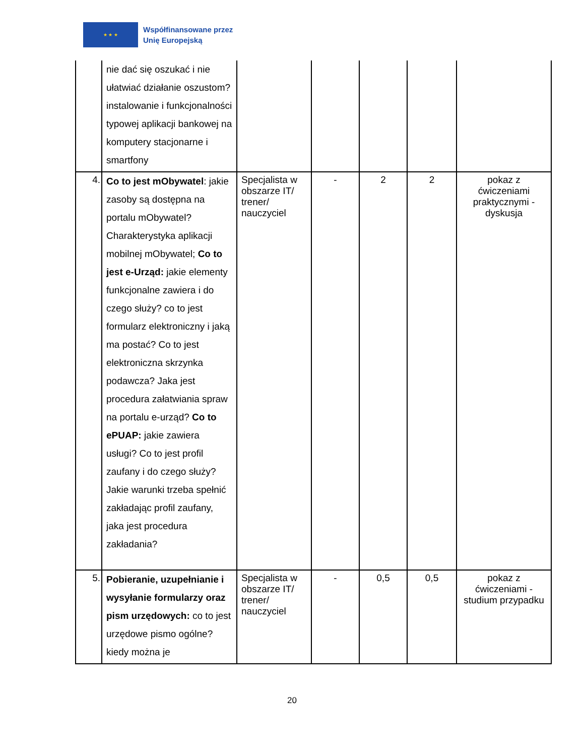★ ★ ★
Współfinansowane przez
Unię Europejską
| | nie dać się oszukać i nie ułatwiać działanie oszustom? instalowanie i funkcjonalności typowej aplikacji bankowej na komputery stacjonarne i smartfony | | | | | |
| 4. | Co to jest mObywatel : jakie zasoby są dostępna na portalu mObywatel? Charakterystyka aplikacji mobilnej mObywatel; Co to jest e-Urząd: jakie elementy funkcjonalne zawiera i do czego służy? co to jest formularz elektroniczny i jaką ma postać? Co to jest elektroniczna skrzynka podawcza? Jaka jest procedura załatwiania spraw na portalu e-urząd? Co to ePUAP: jakie zawiera usługi? Co to jest profil zaufany i do czego służy? Jakie warunki trzeba spełnić zakładając profil zaufany, jaka jest procedura zakładania? | Specjalista w obszarze IT/ trener/ nauczyciel | - | 2 | 2 | pokaz z ćwiczeniami praktycznymi - dyskusja |
| 5. | Pobieranie, uzupełnianie i wysyłanie formularzy oraz pism urzędowych: co to jest urzędowe pismo ogólne? kiedy można je | Specjalista w obszarze IT/ trener/ nauczyciel | - | 0,5 | 0,5 | pokaz z ćwiczeniami - studium przypadku |
20